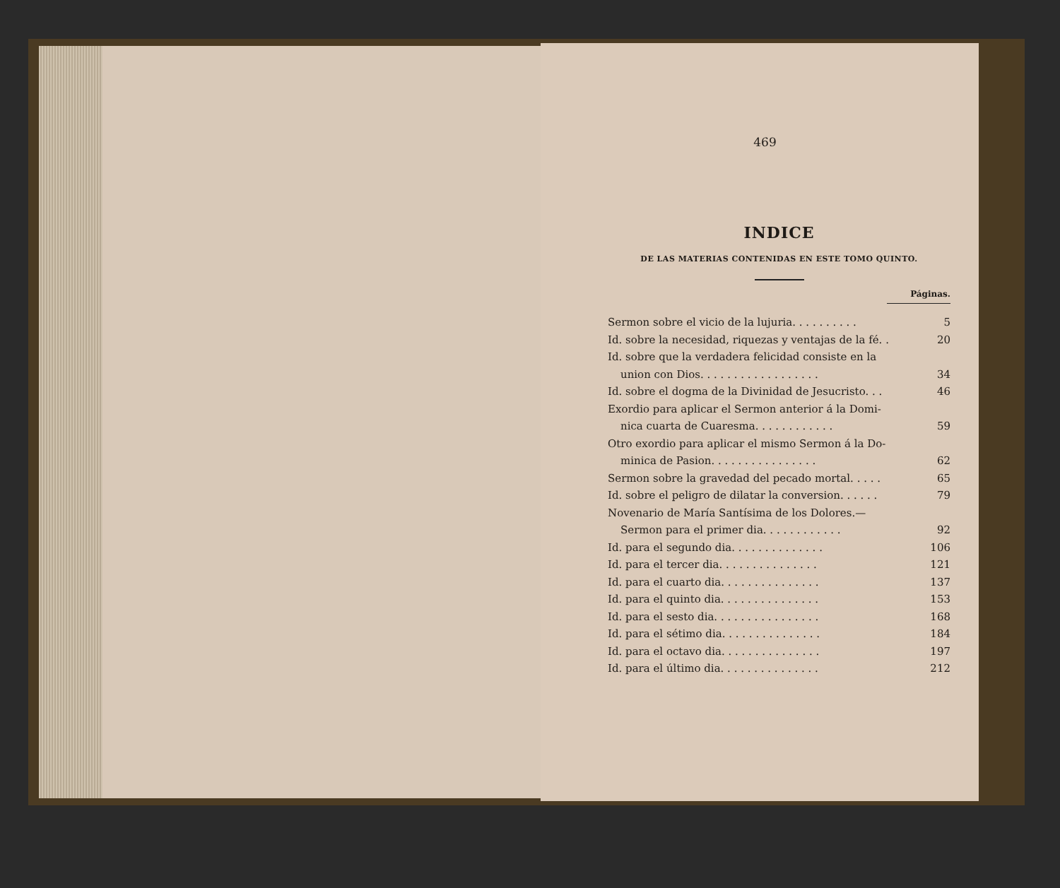469
INDICE
DE LAS MATERIAS CONTENIDAS EN ESTE TOMO QUINTO.
Páginas.
Sermon sobre el vicio de la lujuria. . . . . . . . . . 5
Id. sobre la necesidad, riquezas y ventajas de la fé. . 20
Id. sobre que la verdadera felicidad consiste en la
union con Dios. . . . . . . . . . . . . . . . . . 34
Id. sobre el dogma de la Divinidad de Jesucristo. . . 46
Exordio para aplicar el Sermon anterior á la Domi-
nica cuarta de Cuaresma. . . . . . . . . . . . 59
Otro exordio para aplicar el mismo Sermon á la Do-
minica de Pasion. . . . . . . . . . . . . . . . 62
Sermon sobre la gravedad del pecado mortal. . . . . 65
Id. sobre el peligro de dilatar la conversion. . . . . . 79
Novenario de María Santísima de los Dolores.—
Sermon para el primer dia. . . . . . . . . . . . 92
Id. para el segundo dia. . . . . . . . . . . . . . 106
Id. para el tercer dia. . . . . . . . . . . . . . . 121
Id. para el cuarto dia. . . . . . . . . . . . . . . 137
Id. para el quinto dia. . . . . . . . . . . . . . . 153
Id. para el sesto dia. . . . . . . . . . . . . . . . 168
Id. para el sétimo dia. . . . . . . . . . . . . . . 184
Id. para el octavo dia. . . . . . . . . . . . . . . 197
Id. para el último dia. . . . . . . . . . . . . . . 212